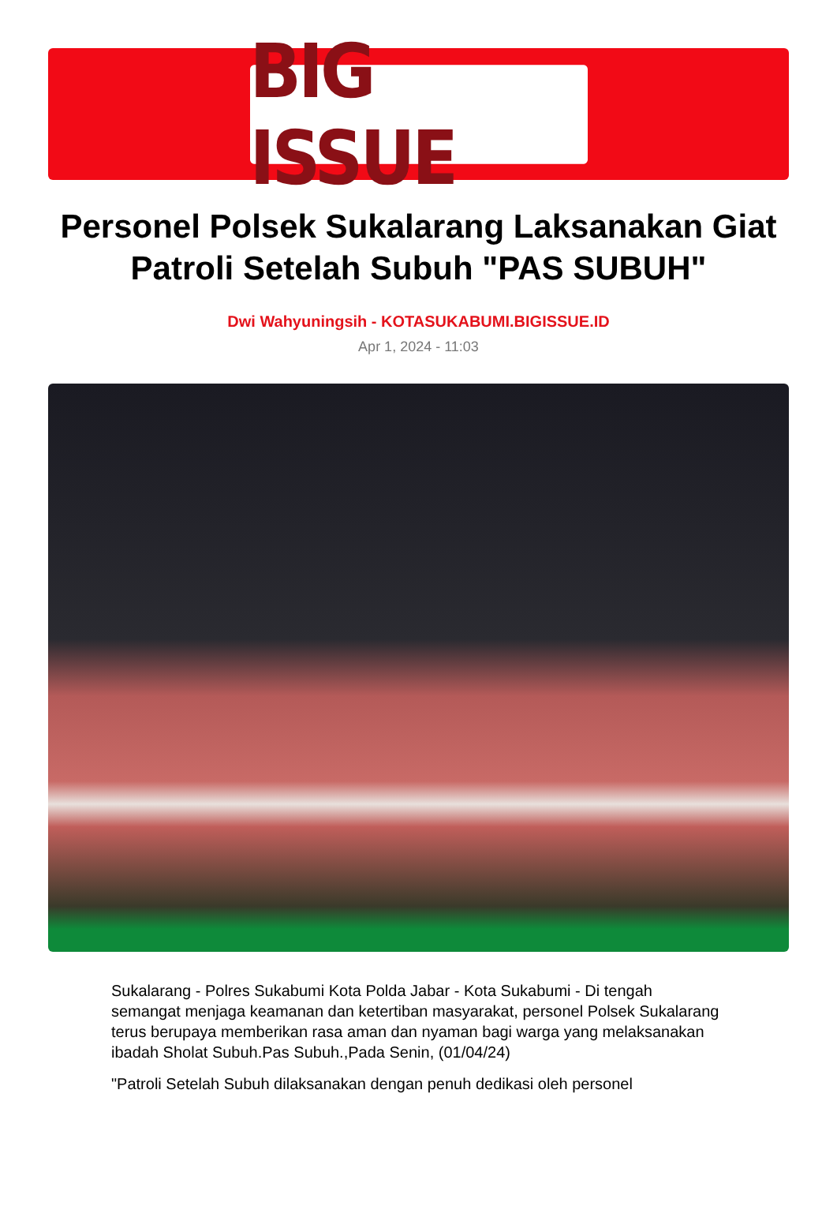BIG ISSUE
Personel Polsek Sukalarang Laksanakan Giat Patroli Setelah Subuh "PAS SUBUH"
Dwi Wahyuningsih - KOTASUKABUMI.BIGISSUE.ID
Apr 1, 2024 - 11:03
Sukalarang - Polres Sukabumi Kota Polda Jabar - Kota Sukabumi - Di tengah semangat menjaga keamanan dan ketertiban masyarakat, personel Polsek Sukalarang terus berupaya memberikan rasa aman dan nyaman bagi warga yang melaksanakan ibadah Sholat Subuh.Pas Subuh.,Pada Senin, (01/04/24)
"Patroli Setelah Subuh dilaksanakan dengan penuh dedikasi oleh personel